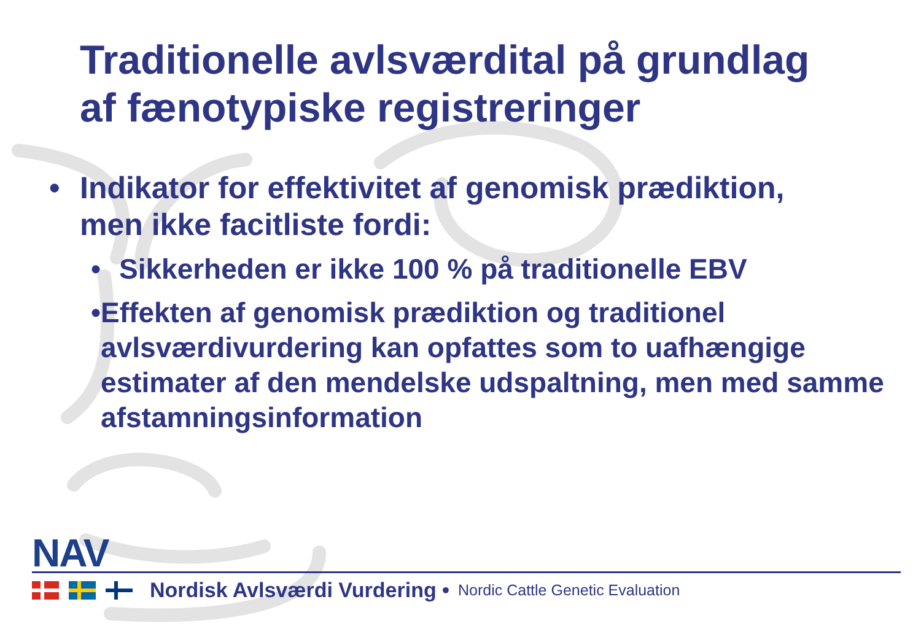Traditionelle avlsværdital på grundlag
af fænotypiske registreringer
• Indikator for effektivitet af genomisk prædiktion,
men ikke facitliste fordi:
• Sikkerheden er ikke 100 % på traditionelle EBV
• Effekten af genomisk prædiktion og traditionel avlsværdivurdering kan opfattes som to uafhængige estimater af den mendelske udspaltning, men med samme afstamningsinformation
NAV
Nordisk Avlsværdi Vurdering • Nordic Cattle Genetic Evaluation